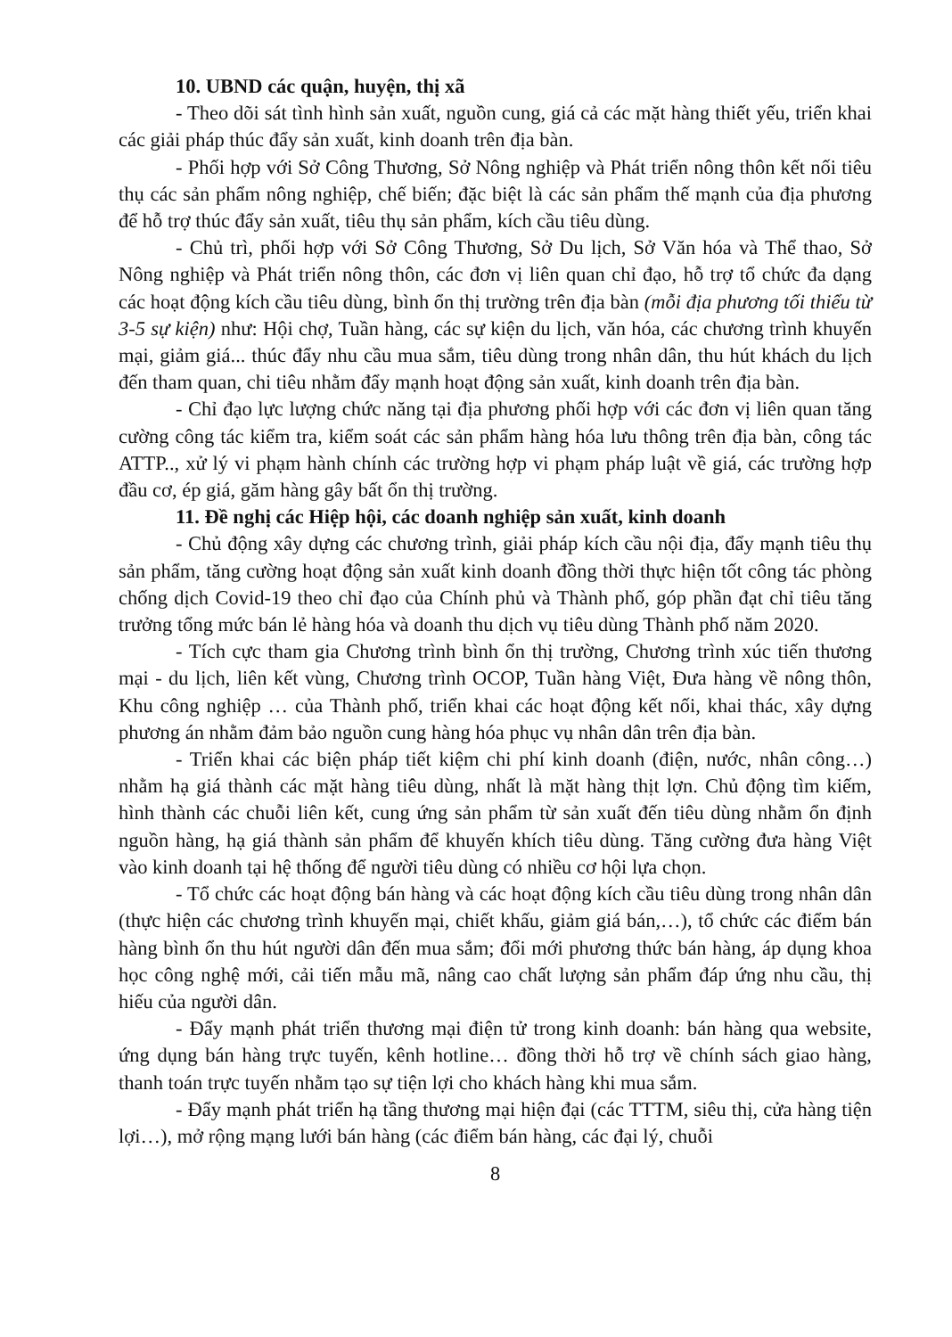10. UBND các quận, huyện, thị xã
- Theo dõi sát tình hình sản xuất, nguồn cung, giá cả các mặt hàng thiết yếu, triển khai các giải pháp thúc đẩy sản xuất, kinh doanh trên địa bàn.
- Phối hợp với Sở Công Thương, Sở Nông nghiệp và Phát triển nông thôn kết nối tiêu thụ các sản phẩm nông nghiệp, chế biến; đặc biệt là các sản phẩm thế mạnh của địa phương để hỗ trợ thúc đẩy sản xuất, tiêu thụ sản phẩm, kích cầu tiêu dùng.
- Chủ trì, phối hợp với Sở Công Thương, Sở Du lịch, Sở Văn hóa và Thể thao, Sở Nông nghiệp và Phát triển nông thôn, các đơn vị liên quan chỉ đạo, hỗ trợ tổ chức đa dạng các hoạt động kích cầu tiêu dùng, bình ổn thị trường trên địa bàn (mỗi địa phương tối thiểu từ 3-5 sự kiện) như: Hội chợ, Tuần hàng, các sự kiện du lịch, văn hóa, các chương trình khuyến mại, giảm giá... thúc đẩy nhu cầu mua sắm, tiêu dùng trong nhân dân, thu hút khách du lịch đến tham quan, chi tiêu nhằm đẩy mạnh hoạt động sản xuất, kinh doanh trên địa bàn.
- Chỉ đạo lực lượng chức năng tại địa phương phối hợp với các đơn vị liên quan tăng cường công tác kiểm tra, kiểm soát các sản phẩm hàng hóa lưu thông trên địa bàn, công tác ATTP.., xử lý vi phạm hành chính các trường hợp vi phạm pháp luật về giá, các trường hợp đầu cơ, ép giá, găm hàng gây bất ổn thị trường.
11. Đề nghị các Hiệp hội, các doanh nghiệp sản xuất, kinh doanh
- Chủ động xây dựng các chương trình, giải pháp kích cầu nội địa, đẩy mạnh tiêu thụ sản phẩm, tăng cường hoạt động sản xuất kinh doanh đồng thời thực hiện tốt công tác phòng chống dịch Covid-19 theo chỉ đạo của Chính phủ và Thành phố, góp phần đạt chỉ tiêu tăng trưởng tổng mức bán lẻ hàng hóa và doanh thu dịch vụ tiêu dùng Thành phố năm 2020.
- Tích cực tham gia Chương trình bình ổn thị trường, Chương trình xúc tiến thương mại - du lịch, liên kết vùng, Chương trình OCOP, Tuần hàng Việt, Đưa hàng về nông thôn, Khu công nghiệp … của Thành phố, triển khai các hoạt động kết nối, khai thác, xây dựng phương án nhằm đảm bảo nguồn cung hàng hóa phục vụ nhân dân trên địa bàn.
- Triển khai các biện pháp tiết kiệm chi phí kinh doanh (điện, nước, nhân công…) nhằm hạ giá thành các mặt hàng tiêu dùng, nhất là mặt hàng thịt lợn. Chủ động tìm kiếm, hình thành các chuỗi liên kết, cung ứng sản phẩm từ sản xuất đến tiêu dùng nhằm ổn định nguồn hàng, hạ giá thành sản phẩm để khuyến khích tiêu dùng. Tăng cường đưa hàng Việt vào kinh doanh tại hệ thống để người tiêu dùng có nhiều cơ hội lựa chọn.
- Tổ chức các hoạt động bán hàng và các hoạt động kích cầu tiêu dùng trong nhân dân (thực hiện các chương trình khuyến mại, chiết khấu, giảm giá bán,…), tổ chức các điểm bán hàng bình ổn thu hút người dân đến mua sắm; đổi mới phương thức bán hàng, áp dụng khoa học công nghệ mới, cải tiến mẫu mã, nâng cao chất lượng sản phẩm đáp ứng nhu cầu, thị hiếu của người dân.
- Đẩy mạnh phát triển thương mại điện tử trong kinh doanh: bán hàng qua website, ứng dụng bán hàng trực tuyến, kênh hotline… đồng thời hỗ trợ về chính sách giao hàng, thanh toán trực tuyến nhằm tạo sự tiện lợi cho khách hàng khi mua sắm.
- Đẩy mạnh phát triển hạ tầng thương mại hiện đại (các TTTM, siêu thị, cửa hàng tiện lợi…), mở rộng mạng lưới bán hàng (các điểm bán hàng, các đại lý, chuỗi
8